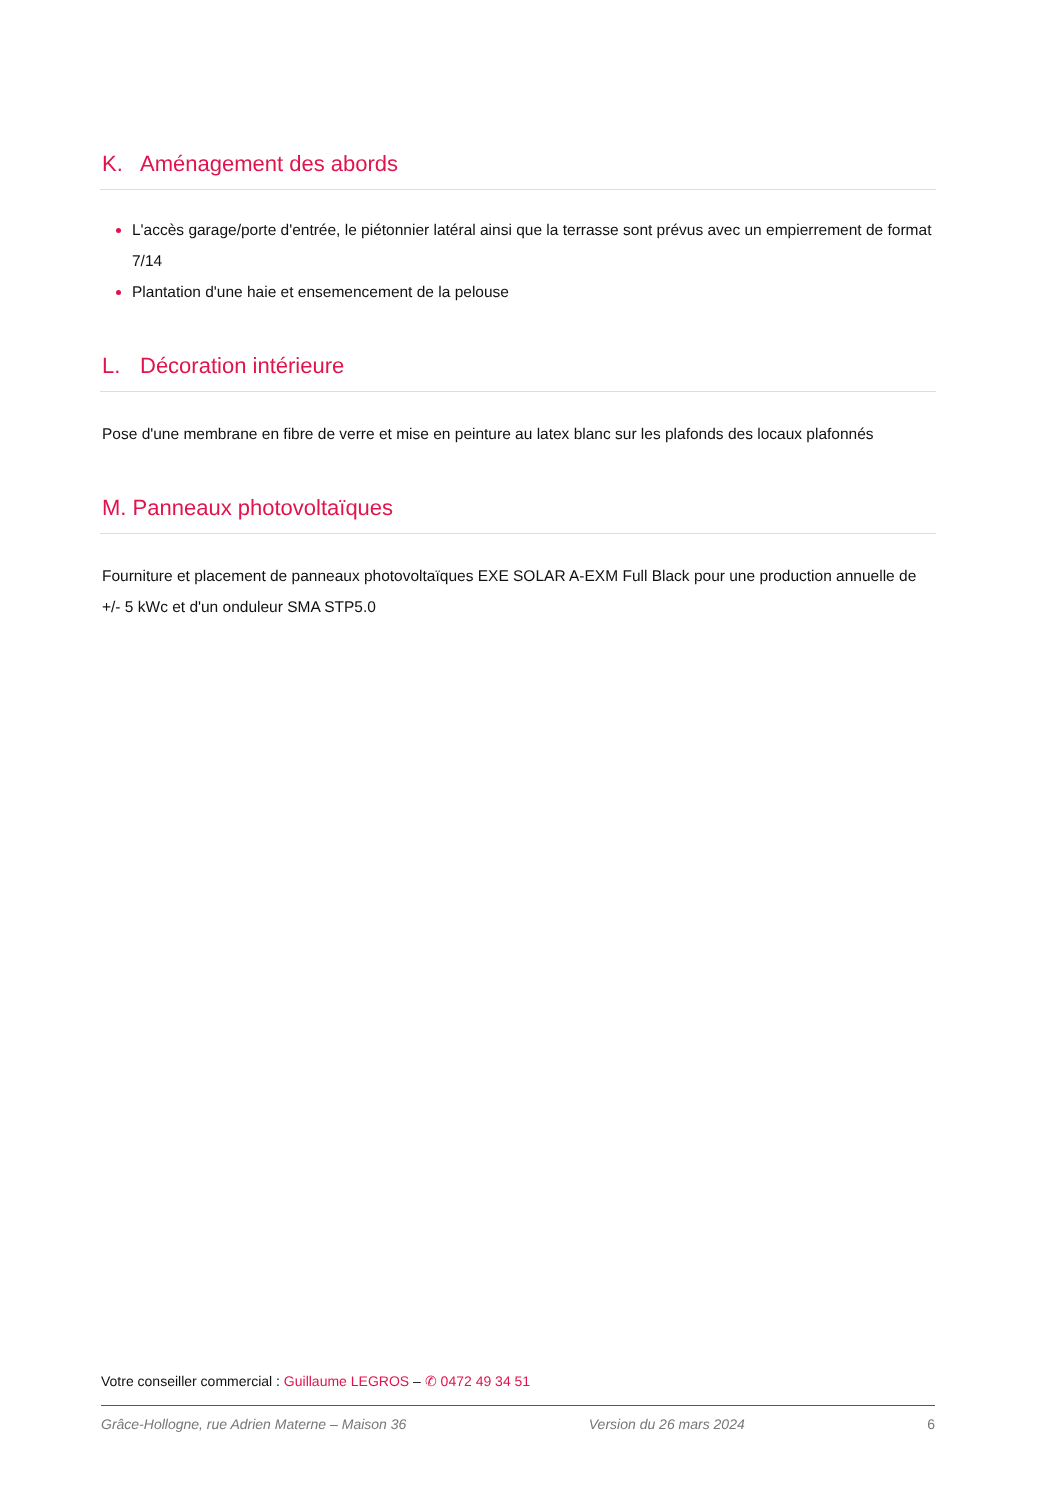K. Aménagement des abords
L'accès garage/porte d'entrée, le piétonnier latéral ainsi que la terrasse sont prévus avec un empierrement de format 7/14
Plantation d'une haie et ensemencement de la pelouse
L. Décoration intérieure
Pose d'une membrane en fibre de verre et mise en peinture au latex blanc sur les plafonds des locaux plafonnés
M. Panneaux photovoltaïques
Fourniture et placement de panneaux photovoltaïques EXE SOLAR A-EXM Full Black pour une production annuelle de +/- 5 kWc et d'un onduleur SMA STP5.0
Votre conseiller commercial : Guillaume LEGROS – ✆ 0472 49 34 51
Grâce-Hollogne, rue Adrien Materne – Maison 36 Version du 26 mars 2024 6